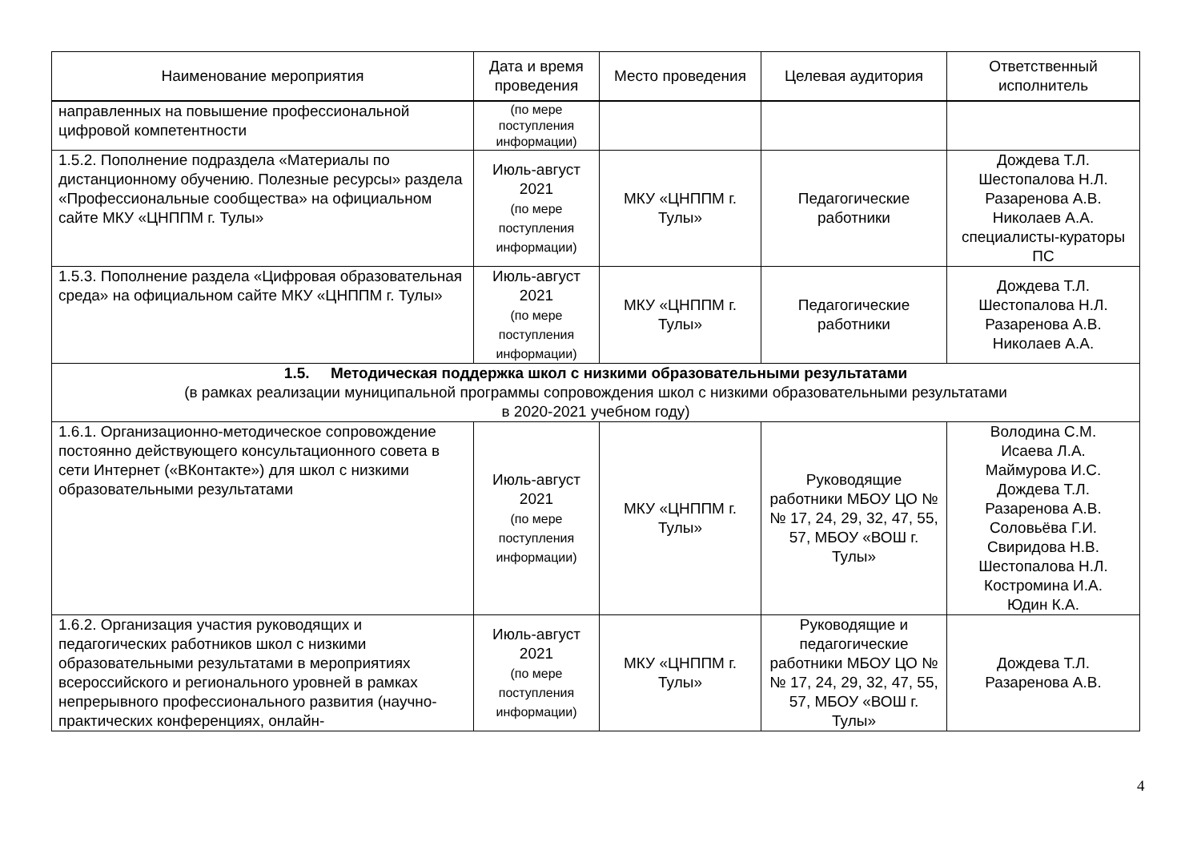| Наименование мероприятия | Дата и время проведения | Место проведения | Целевая аудитория | Ответственный исполнитель |
| --- | --- | --- | --- | --- |
| направленных на повышение профессиональной цифровой компетентности | (по мере поступления информации) | | | |
| 1.5.2. Пополнение подраздела «Материалы по дистанционному обучению. Полезные ресурсы» раздела «Профессиональные сообщества» на официальном сайте МКУ «ЦНППМ г. Тулы» | Июль-август 2021 (по мере поступления информации) | МКУ «ЦНППМ г. Тулы» | Педагогические работники | Дождева Т.Л. Шестопалова Н.Л. Разаренова А.В. Николаев А.А. специалисты-кураторы ПС |
| 1.5.3. Пополнение раздела «Цифровая образовательная среда» на официальном сайте МКУ «ЦНППМ г. Тулы» | Июль-август 2021 (по мере поступления информации) | МКУ «ЦНППМ г. Тулы» | Педагогические работники | Дождева Т.Л. Шестопалова Н.Л. Разаренова А.В. Николаев А.А. |
| 1.5. Методическая поддержка школ с низкими образовательными результатами (в рамках реализации муниципальной программы сопровождения школ с низкими образовательными результатами в 2020-2021 учебном году) | | | | |
| 1.6.1. Организационно-методическое сопровождение постоянно действующего консультационного совета в сети Интернет («ВКонтакте») для школ с низкими образовательными результатами | Июль-август 2021 (по мере поступления информации) | МКУ «ЦНППМ г. Тулы» | Руководящие работники МБОУ ЦО №№ 17, 24, 29, 32, 47, 55, 57, МБОУ «ВОШ г. Тулы» | Володина С.М. Исаева Л.А. Маймурова И.С. Дождева Т.Л. Разаренова А.В. Соловьёва Г.И. Свиридова Н.В. Шестопалова Н.Л. Костромина И.А. Юдин К.А. |
| 1.6.2. Организация участия руководящих и педагогических работников школ с низкими образовательными результатами в мероприятиях всероссийского и регионального уровней в рамках непрерывного профессионального развития (научно-практических конференциях, онлайн- | Июль-август 2021 (по мере поступления информации) | МКУ «ЦНППМ г. Тулы» | Руководящие и педагогические работники МБОУ ЦО №№ 17, 24, 29, 32, 47, 55, 57, МБОУ «ВОШ г. Тулы» | Дождева Т.Л. Разаренова А.В. |
4